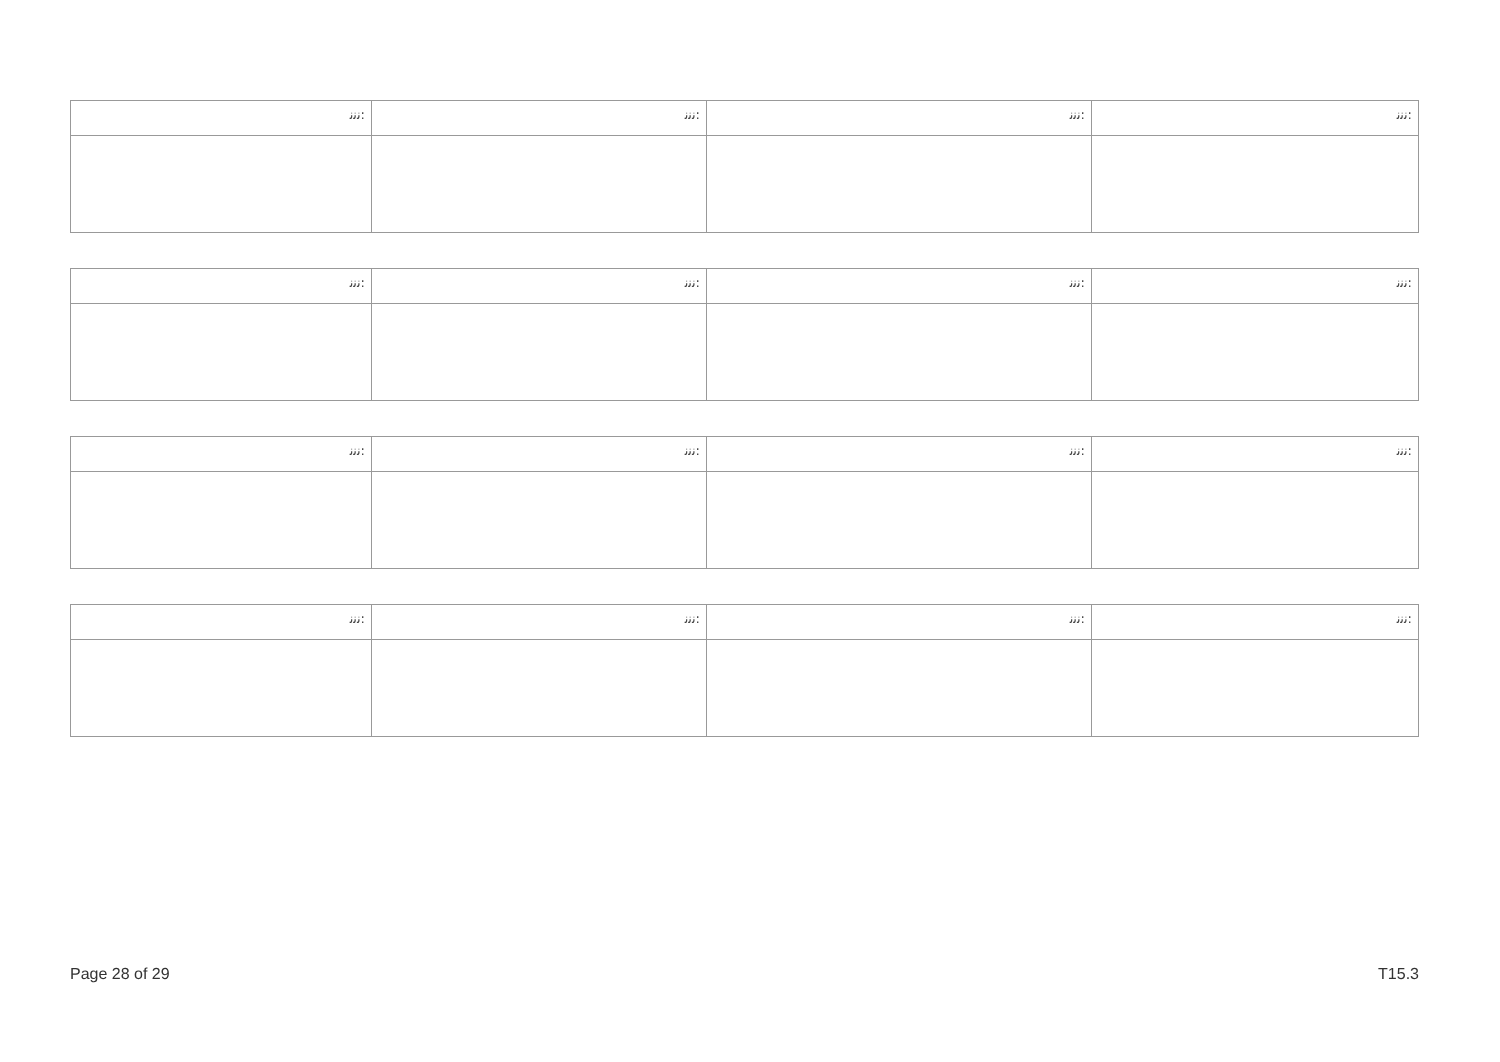| ﻧﻧﻧ: | ﻧﻧﻧ: | ﻧﻧﻧ: | ﻧﻧﻧ: |
| ﻧﻧﻧ: | ﻧﻧﻧ: | ﻧﻧﻧ: | ﻧﻧﻧ: |
| ﻧﻧﻧ: | ﻧﻧﻧ: | ﻧﻧﻧ: | ﻧﻧﻧ: |
| ﻧﻧﻧ: | ﻧﻧﻧ: | ﻧﻧﻧ: | ﻧﻧﻧ: |
Page 28 of 29 T15.3